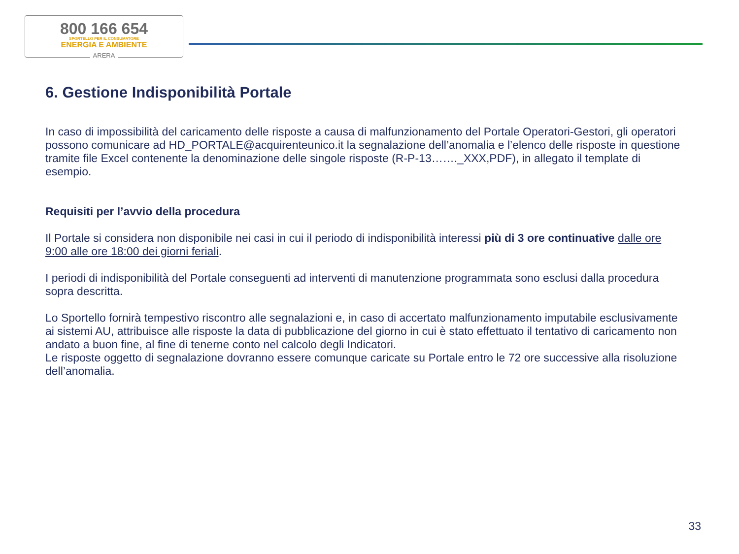800 166 654
SPORTELLO PER IL CONSUMATORE
ENERGIA E AMBIENTE
ARERA
6. Gestione Indisponibilità Portale
In caso di impossibilità del caricamento delle risposte a causa di malfunzionamento del Portale Operatori-Gestori, gli operatori possono comunicare ad HD_PORTALE@acquirenteunico.it la segnalazione dell’anomalia e l’elenco delle risposte in questione tramite file Excel contenente la denominazione delle singole risposte (R-P-13……._XXX,PDF), in allegato il template di esempio.
Requisiti per l’avvio della procedura
Il Portale si considera non disponibile nei casi in cui il periodo di indisponibilità interessi più di 3 ore continuative dalle ore 9:00 alle ore 18:00 dei giorni feriali.
I periodi di indisponibilità del Portale conseguenti ad interventi di manutenzione programmata sono esclusi dalla procedura sopra descritta.
Lo Sportello fornirà tempestivo riscontro alle segnalazioni e, in caso di accertato malfunzionamento imputabile esclusivamente ai sistemi AU, attribuisce alle risposte la data di pubblicazione del giorno in cui è stato effettuato il tentativo di caricamento non andato a buon fine, al fine di tenerne conto nel calcolo degli Indicatori.
Le risposte oggetto di segnalazione dovranno essere comunque caricate su Portale entro le 72 ore successive alla risoluzione dell’anomalia.
33